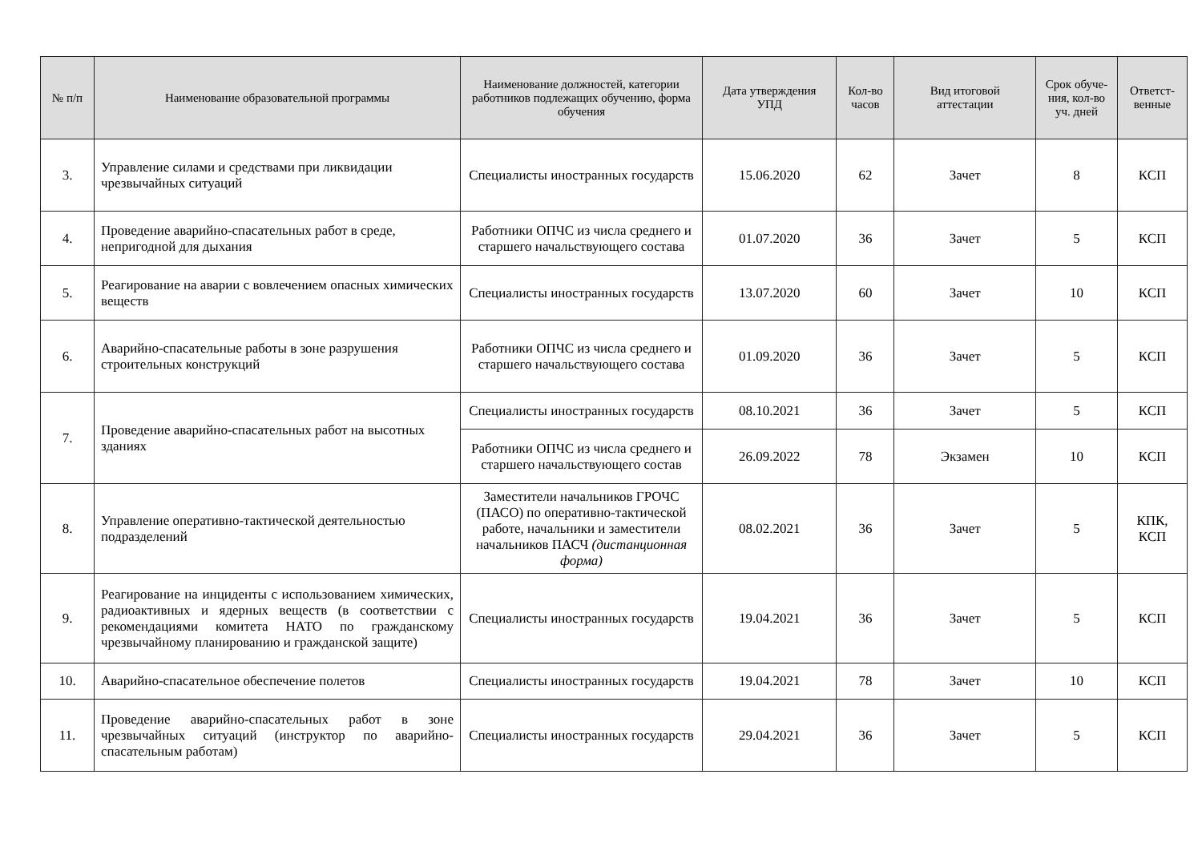| № п/п | Наименование образовательной программы | Наименование должностей, категории работников подлежащих обучению, форма обучения | Дата утверждения УПД | Кол-во часов | Вид итоговой аттестации | Срок обуче-ния, кол-во уч. дней | Ответст-венные |
| --- | --- | --- | --- | --- | --- | --- | --- |
| 3. | Управление силами и средствами при ликвидации чрезвычайных ситуаций | Специалисты иностранных государств | 15.06.2020 | 62 | Зачет | 8 | КСП |
| 4. | Проведение аварийно-спасательных работ в среде, непригодной для дыхания | Работники ОПЧС из числа среднего и старшего начальствующего состава | 01.07.2020 | 36 | Зачет | 5 | КСП |
| 5. | Реагирование на аварии с вовлечением опасных химических веществ | Специалисты иностранных государств | 13.07.2020 | 60 | Зачет | 10 | КСП |
| 6. | Аварийно-спасательные работы в зоне разрушения строительных конструкций | Работники ОПЧС из числа среднего и старшего начальствующего состава | 01.09.2020 | 36 | Зачет | 5 | КСП |
| 7. | Проведение аварийно-спасательных работ на высотных зданиях | Специалисты иностранных государств | 08.10.2021 | 36 | Зачет | 5 | КСП |
| | | Работники ОПЧС из числа среднего и старшего начальствующего состав | 26.09.2022 | 78 | Экзамен | 10 | КСП |
| 8. | Управление оперативно-тактической деятельностью подразделений | Заместители начальников ГРОЧС (ПАСО) по оперативно-тактической работе, начальники и заместители начальников ПАСЧ (дистанционная форма) | 08.02.2021 | 36 | Зачет | 5 | КПК, КСП |
| 9. | Реагирование на инциденты с использованием химических, радиоактивных и ядерных веществ (в соответствии с рекомендациями комитета НАТО по гражданскому чрезвычайному планированию и гражданской защите) | Специалисты иностранных государств | 19.04.2021 | 36 | Зачет | 5 | КСП |
| 10. | Аварийно-спасательное обеспечение полетов | Специалисты иностранных государств | 19.04.2021 | 78 | Зачет | 10 | КСП |
| 11. | Проведение аварийно-спасательных работ в зоне чрезвычайных ситуаций (инструктор по аварийно-спасательным работам) | Специалисты иностранных государств | 29.04.2021 | 36 | Зачет | 5 | КСП |